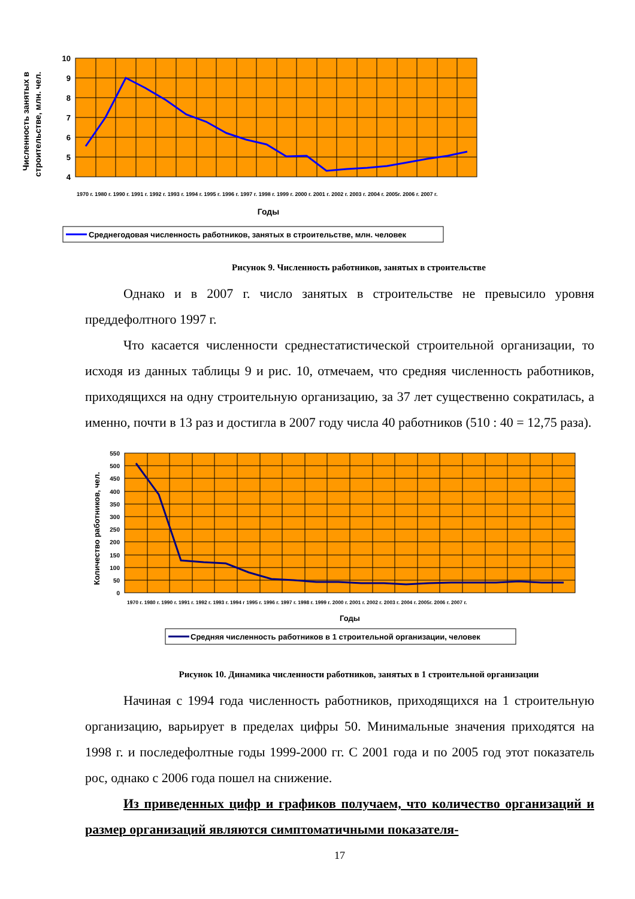10
9
8
7
6
5
4
Численность занятых в
строительстве, млн. чел.
1970 г. 1980 г. 1990 г. 1991 г. 1992 г. 1993 г. 1994 г. 1995 г. 1996 г. 1997 г. 1998 г. 1999 г. 2000 г. 2001 г. 2002 г. 2003 г. 2004 г. 2005г. 2006 г. 2007 г.
Годы
Среднегодовая численность работников, занятых в строительстве, млн. человек
Рисунок 9. Численность работников, занятых в строительстве
Однако и в 2007 г. число занятых в строительстве не превысило уровня преддефолтного 1997 г.
Что касается численности среднестатистической строительной организации, то исходя из данных таблицы 9 и рис. 10, отмечаем, что средняя численность работников, приходящихся на одну строительную организацию, за 37 лет существенно сократилась, а именно, почти в 13 раз и достигла в 2007 году числа 40 работников (510 : 40 = 12,75 раза).
550
500
450
400
350
300
250
200
150
100
50
0
Количество работников, чел.
1970 г. 1980 г. 1990 г. 1991 г. 1992 г. 1993 г. 1994 г 1995 г. 1996 г. 1997 г. 1998 г. 1999 г. 2000 г. 2001 г. 2002 г. 2003 г. 2004 г. 2005г. 2006 г. 2007 г.
Годы
Средняя численность работников в 1 строительной организации, человек
Рисунок 10. Динамика численности работников, занятых в 1 строительной организации
Начиная с 1994 года численность работников, приходящихся на 1 строительную организацию, варьирует в пределах цифры 50. Минимальные значения приходятся на 1998 г. и последефолтные годы 1999-2000 гг. С 2001 года и по 2005 год этот показатель рос, однако с 2006 года пошел на снижение.
Из приведенных цифр и графиков получаем, что количество организаций и размер организаций являются симптоматичными показателя-
17